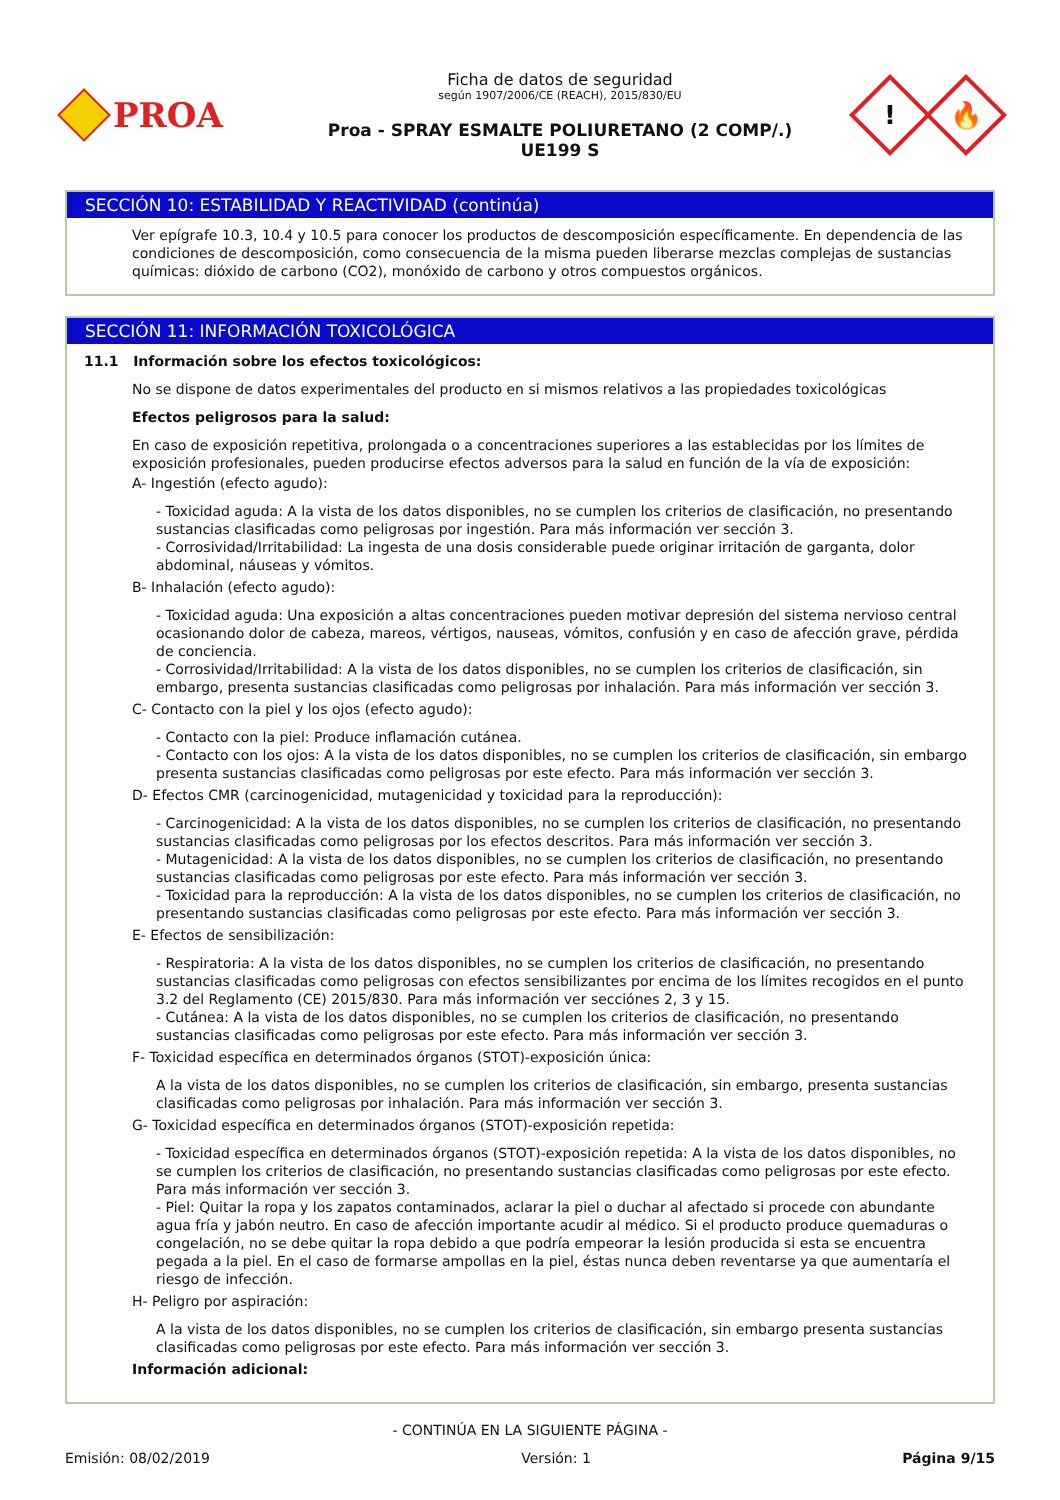PROA
Ficha de datos de seguridad
según 1907/2006/CE (REACH), 2015/830/EU
Proa - SPRAY ESMALTE POLIURETANO (2 COMP/.)
UE199 S
!
🔥
SECCIÓN 10: ESTABILIDAD Y REACTIVIDAD (continúa)
Ver epígrafe 10.3, 10.4 y 10.5 para conocer los productos de descomposición específicamente. En dependencia de las condiciones de descomposición, como consecuencia de la misma pueden liberarse mezclas complejas de sustancias químicas: dióxido de carbono (CO2), monóxido de carbono y otros compuestos orgánicos.
SECCIÓN 11: INFORMACIÓN TOXICOLÓGICA
11.1 Información sobre los efectos toxicológicos:
No se dispone de datos experimentales del producto en si mismos relativos a las propiedades toxicológicas
Efectos peligrosos para la salud:
En caso de exposición repetitiva, prolongada o a concentraciones superiores a las establecidas por los límites de exposición profesionales, pueden producirse efectos adversos para la salud en función de la vía de exposición:
A- Ingestión (efecto agudo):
- Toxicidad aguda: A la vista de los datos disponibles, no se cumplen los criterios de clasificación, no presentando sustancias clasificadas como peligrosas por ingestión. Para más información ver sección 3.
- Corrosividad/Irritabilidad: La ingesta de una dosis considerable puede originar irritación de garganta, dolor abdominal, náuseas y vómitos.
B- Inhalación (efecto agudo):
- Toxicidad aguda: Una exposición a altas concentraciones pueden motivar depresión del sistema nervioso central ocasionando dolor de cabeza, mareos, vértigos, nauseas, vómitos, confusión y en caso de afección grave, pérdida de conciencia.
- Corrosividad/Irritabilidad: A la vista de los datos disponibles, no se cumplen los criterios de clasificación, sin embargo, presenta sustancias clasificadas como peligrosas por inhalación. Para más información ver sección 3.
C- Contacto con la piel y los ojos (efecto agudo):
- Contacto con la piel: Produce inflamación cutánea.
- Contacto con los ojos: A la vista de los datos disponibles, no se cumplen los criterios de clasificación, sin embargo presenta sustancias clasificadas como peligrosas por este efecto. Para más información ver sección 3.
D- Efectos CMR (carcinogenicidad, mutagenicidad y toxicidad para la reproducción):
- Carcinogenicidad: A la vista de los datos disponibles, no se cumplen los criterios de clasificación, no presentando sustancias clasificadas como peligrosas por los efectos descritos. Para más información ver sección 3.
- Mutagenicidad: A la vista de los datos disponibles, no se cumplen los criterios de clasificación, no presentando sustancias clasificadas como peligrosas por este efecto. Para más información ver sección 3.
- Toxicidad para la reproducción: A la vista de los datos disponibles, no se cumplen los criterios de clasificación, no presentando sustancias clasificadas como peligrosas por este efecto. Para más información ver sección 3.
E- Efectos de sensibilización:
- Respiratoria: A la vista de los datos disponibles, no se cumplen los criterios de clasificación, no presentando sustancias clasificadas como peligrosas con efectos sensibilizantes por encima de los límites recogidos en el punto 3.2 del Reglamento (CE) 2015/830. Para más información ver secciónes 2, 3 y 15.
- Cutánea: A la vista de los datos disponibles, no se cumplen los criterios de clasificación, no presentando sustancias clasificadas como peligrosas por este efecto. Para más información ver sección 3.
F- Toxicidad específica en determinados órganos (STOT)-exposición única:
A la vista de los datos disponibles, no se cumplen los criterios de clasificación, sin embargo, presenta sustancias clasificadas como peligrosas por inhalación. Para más información ver sección 3.
G- Toxicidad específica en determinados órganos (STOT)-exposición repetida:
- Toxicidad específica en determinados órganos (STOT)-exposición repetida: A la vista de los datos disponibles, no se cumplen los criterios de clasificación, no presentando sustancias clasificadas como peligrosas por este efecto. Para más información ver sección 3.
- Piel: Quitar la ropa y los zapatos contaminados, aclarar la piel o duchar al afectado si procede con abundante agua fría y jabón neutro. En caso de afección importante acudir al médico. Si el producto produce quemaduras o congelación, no se debe quitar la ropa debido a que podría empeorar la lesión producida si esta se encuentra pegada a la piel. En el caso de formarse ampollas en la piel, éstas nunca deben reventarse ya que aumentaría el riesgo de infección.
H- Peligro por aspiración:
A la vista de los datos disponibles, no se cumplen los criterios de clasificación, sin embargo presenta sustancias clasificadas como peligrosas por este efecto. Para más información ver sección 3.
Información adicional:
- CONTINÚA EN LA SIGUIENTE PÁGINA -
Emisión: 08/02/2019 Versión: 1 Página 9/15